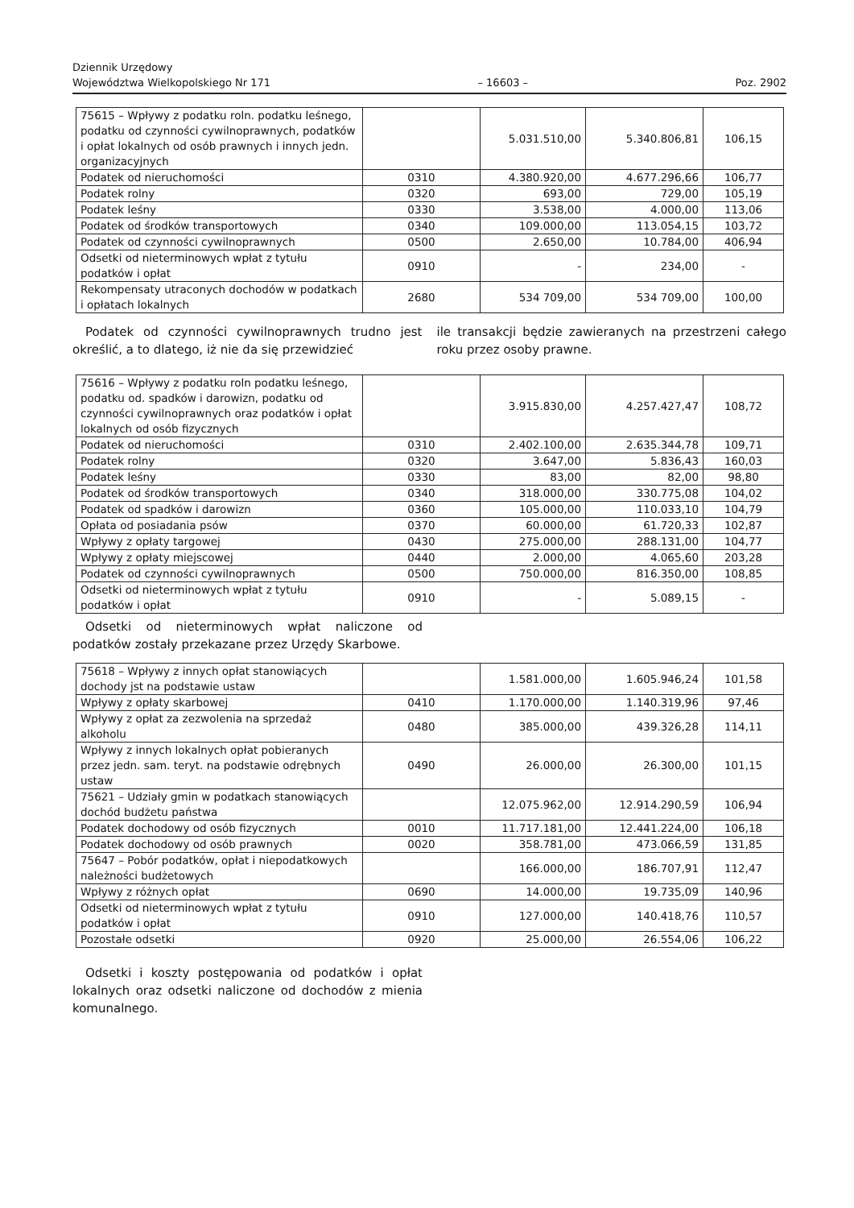Dziennik Urzędowy
Województwa Wielkopolskiego Nr 171 – 16603 – Poz. 2902
| 75615 – Wpływy z podatku roln. podatku leśnego, podatku od czynności cywilnoprawnych, podatków i opłat lokalnych od osób prawnych i innych jedn. organizacyjnych | | 5.031.510,00 | 5.340.806,81 | 106,15 |
| Podatek od nieruchomości | 0310 | 4.380.920,00 | 4.677.296,66 | 106,77 |
| Podatek rolny | 0320 | 693,00 | 729,00 | 105,19 |
| Podatek leśny | 0330 | 3.538,00 | 4.000,00 | 113,06 |
| Podatek od środków transportowych | 0340 | 109.000,00 | 113.054,15 | 103,72 |
| Podatek od czynności cywilnoprawnych | 0500 | 2.650,00 | 10.784,00 | 406,94 |
| Odsetki od nieterminowych wpłat z tytułu podatków i opłat | 0910 | - | 234,00 | - |
| Rekompensaty utraconych dochodów w podatkach i opłatach lokalnych | 2680 | 534 709,00 | 534 709,00 | 100,00 |
Podatek od czynności cywilnoprawnych trudno jest określić, a to dlatego, iż nie da się przewidzieć
ile transakcji będzie zawieranych na przestrzeni całego roku przez osoby prawne.
| 75616 – Wpływy z podatku roln podatku leśnego, podatku od. spadków i darowizn, podatku od czynności cywilnoprawnych oraz podatków i opłat lokalnych od osób fizycznych | | 3.915.830,00 | 4.257.427,47 | 108,72 |
| Podatek od nieruchomości | 0310 | 2.402.100,00 | 2.635.344,78 | 109,71 |
| Podatek rolny | 0320 | 3.647,00 | 5.836,43 | 160,03 |
| Podatek leśny | 0330 | 83,00 | 82,00 | 98,80 |
| Podatek od środków transportowych | 0340 | 318.000,00 | 330.775,08 | 104,02 |
| Podatek od spadków i darowizn | 0360 | 105.000,00 | 110.033,10 | 104,79 |
| Opłata od posiadania psów | 0370 | 60.000,00 | 61.720,33 | 102,87 |
| Wpływy z opłaty targowej | 0430 | 275.000,00 | 288.131,00 | 104,77 |
| Wpływy z opłaty miejscowej | 0440 | 2.000,00 | 4.065,60 | 203,28 |
| Podatek od czynności cywilnoprawnych | 0500 | 750.000,00 | 816.350,00 | 108,85 |
| Odsetki od nieterminowych wpłat z tytułu podatków i opłat | 0910 | - | 5.089,15 | - |
Odsetki od nieterminowych wpłat naliczone od podatków zostały przekazane przez Urzędy Skarbowe.
| 75618 – Wpływy z innych opłat stanowiących dochody jst na podstawie ustaw | | 1.581.000,00 | 1.605.946,24 | 101,58 |
| Wpływy z opłaty skarbowej | 0410 | 1.170.000,00 | 1.140.319,96 | 97,46 |
| Wpływy z opłat za zezwolenia na sprzedaż alkoholu | 0480 | 385.000,00 | 439.326,28 | 114,11 |
| Wpływy z innych lokalnych opłat pobieranych przez jedn. sam. teryt. na podstawie odrębnych ustaw | 0490 | 26.000,00 | 26.300,00 | 101,15 |
| 75621 – Udziały gmin w podatkach stanowiących dochód budżetu państwa | | 12.075.962,00 | 12.914.290,59 | 106,94 |
| Podatek dochodowy od osób fizycznych | 0010 | 11.717.181,00 | 12.441.224,00 | 106,18 |
| Podatek dochodowy od osób prawnych | 0020 | 358.781,00 | 473.066,59 | 131,85 |
| 75647 – Pobór podatków, opłat i niepodatkowych należności budżetowych | | 166.000,00 | 186.707,91 | 112,47 |
| Wpływy z różnych opłat | 0690 | 14.000,00 | 19.735,09 | 140,96 |
| Odsetki od nieterminowych wpłat z tytułu podatków i opłat | 0910 | 127.000,00 | 140.418,76 | 110,57 |
| Pozostałe odsetki | 0920 | 25.000,00 | 26.554,06 | 106,22 |
Odsetki i koszty postępowania od podatków i opłat lokalnych oraz odsetki naliczone od dochodów z mienia komunalnego.